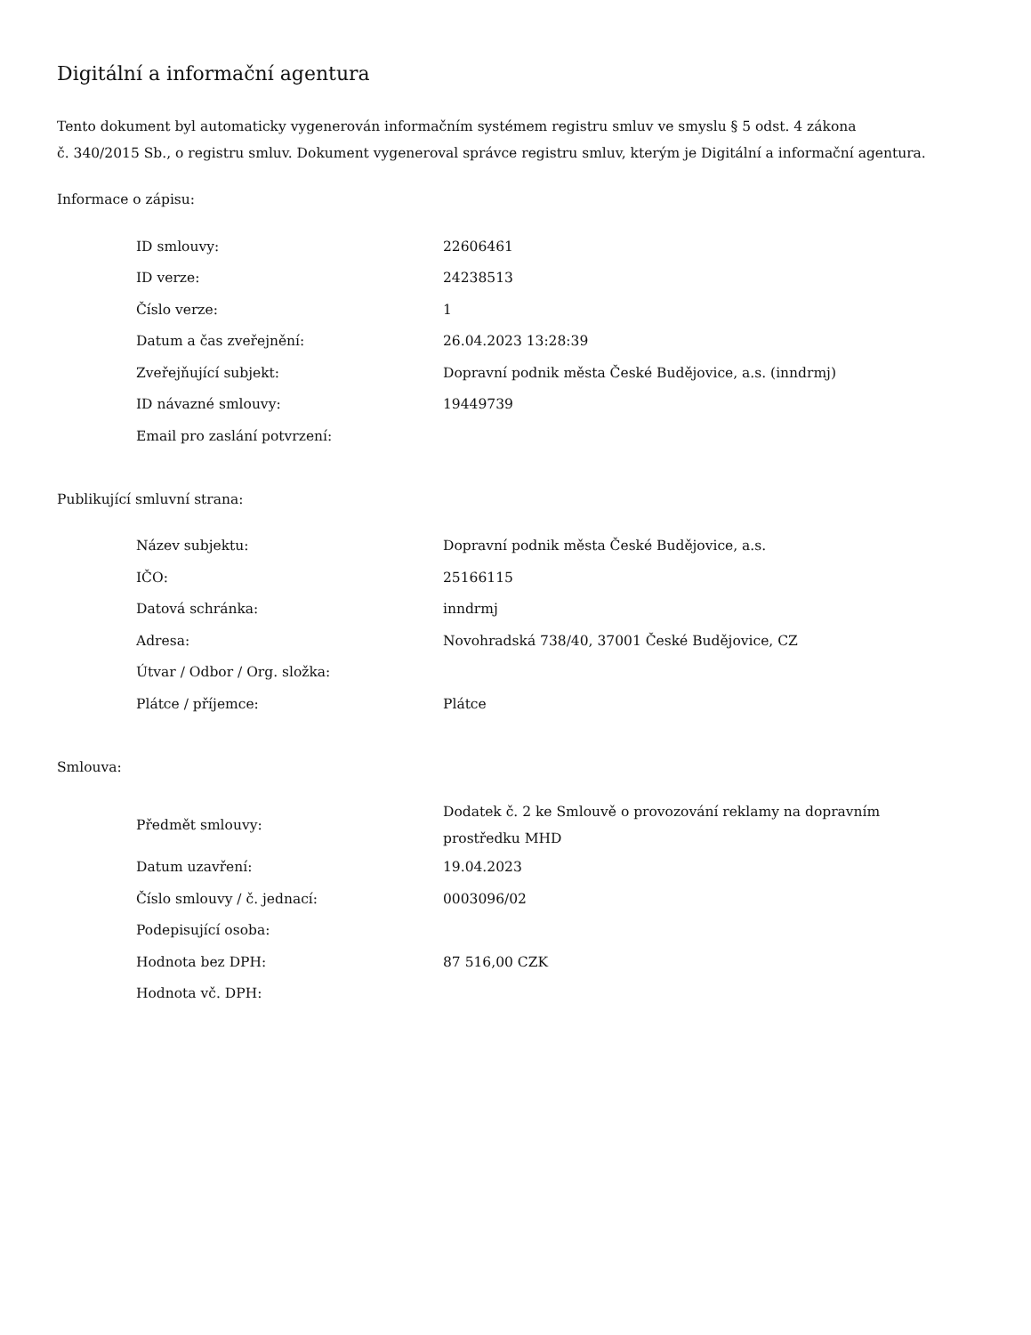Digitální a informační agentura
Tento dokument byl automaticky vygenerován informačním systémem registru smluv ve smyslu § 5 odst. 4 zákona
č. 340/2015 Sb., o registru smluv. Dokument vygeneroval správce registru smluv, kterým je Digitální a informační agentura.
Informace o zápisu:
| ID smlouvy: | 22606461 |
| ID verze: | 24238513 |
| Číslo verze: | 1 |
| Datum a čas zveřejnění: | 26.04.2023 13:28:39 |
| Zveřejňující subjekt: | Dopravní podnik města České Budějovice, a.s. (inndrmj) |
| ID návazné smlouvy: | 19449739 |
| Email pro zaslání potvrzení: | |
Publikující smluvní strana:
| Název subjektu: | Dopravní podnik města České Budějovice, a.s. |
| IČO: | 25166115 |
| Datová schránka: | inndrmj |
| Adresa: | Novohradská 738/40, 37001 České Budějovice, CZ |
| Útvar / Odbor / Org. složka: | |
| Plátce / příjemce: | Plátce |
Smlouva:
| Předmět smlouvy: | Dodatek č. 2 ke Smlouvě o provozování reklamy na dopravním prostředku MHD |
| Datum uzavření: | 19.04.2023 |
| Číslo smlouvy / č. jednací: | 0003096/02 |
| Podepisující osoba: | |
| Hodnota bez DPH: | 87 516,00 CZK |
| Hodnota vč. DPH: | |